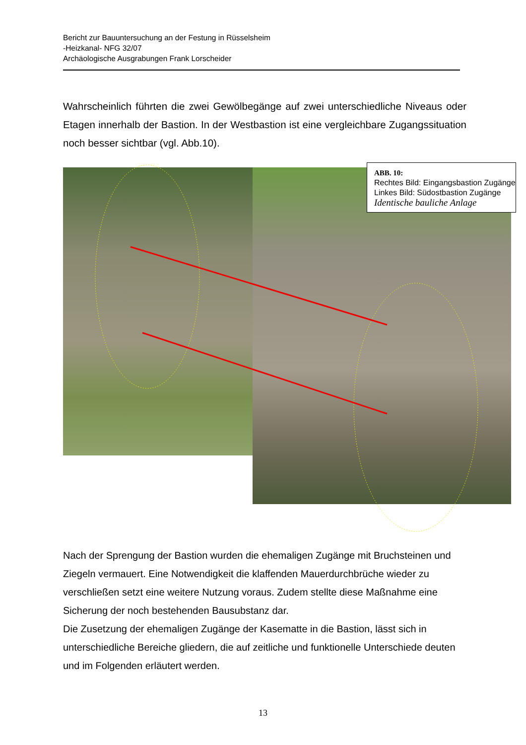Bericht zur Bauuntersuchung an der Festung in Rüsselsheim
-Heizkanal- NFG 32/07
Archäologische Ausgrabungen Frank Lorscheider
Wahrscheinlich führten die zwei Gewölbegänge auf zwei unterschiedliche Niveaus oder Etagen innerhalb der Bastion. In der Westbastion ist eine vergleichbare Zugangssituation noch besser sichtbar (vgl. Abb.10).
ABB. 10:
Rechtes Bild: Eingangsbastion Zugänge
Linkes Bild: Südostbastion Zugänge
Identische bauliche Anlage
Nach der Sprengung der Bastion wurden die ehemaligen Zugänge mit Bruchsteinen und Ziegeln vermauert. Eine Notwendigkeit die klaffenden Mauerdurchbrüche wieder zu verschließen setzt eine weitere Nutzung voraus. Zudem stellte diese Maßnahme eine Sicherung der noch bestehenden Bausubstanz dar.
Die Zusetzung der ehemaligen Zugänge der Kasematte in die Bastion, lässt sich in unterschiedliche Bereiche gliedern, die auf zeitliche und funktionelle Unterschiede deuten und im Folgenden erläutert werden.
13